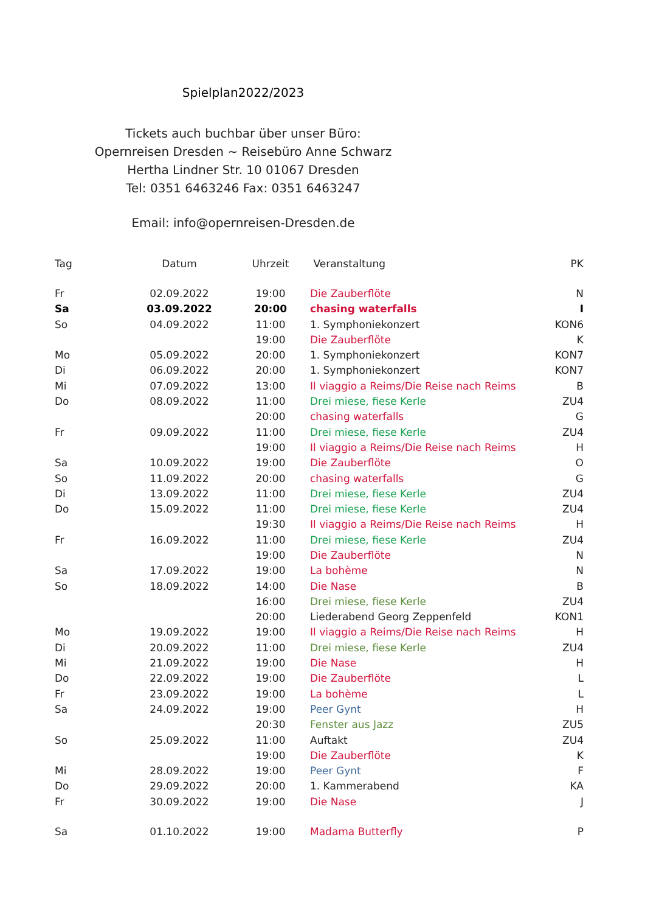Spielplan2022/2023
Tickets auch buchbar über unser Büro:
Opernreisen Dresden ~ Reisebüro Anne Schwarz
Hertha Lindner Str. 10 01067 Dresden
Tel: 0351 6463246 Fax: 0351 6463247
Email: info@opernreisen-Dresden.de
| Tag | Datum | Uhrzeit | Veranstaltung | PK |
| --- | --- | --- | --- | --- |
| Fr | 02.09.2022 | 19:00 | Die Zauberflöte | N |
| Sa | 03.09.2022 | 20:00 | chasing waterfalls | I |
| So | 04.09.2022 | 11:00 | 1. Symphoniekonzert | KON6 |
| | | 19:00 | Die Zauberflöte | K |
| Mo | 05.09.2022 | 20:00 | 1. Symphoniekonzert | KON7 |
| Di | 06.09.2022 | 20:00 | 1. Symphoniekonzert | KON7 |
| Mi | 07.09.2022 | 13:00 | Il viaggio a Reims/Die Reise nach Reims | B |
| Do | 08.09.2022 | 11:00 | Drei miese, fiese Kerle | ZU4 |
| | | 20:00 | chasing waterfalls | G |
| Fr | 09.09.2022 | 11:00 | Drei miese, fiese Kerle | ZU4 |
| | | 19:00 | Il viaggio a Reims/Die Reise nach Reims | H |
| Sa | 10.09.2022 | 19:00 | Die Zauberflöte | O |
| So | 11.09.2022 | 20:00 | chasing waterfalls | G |
| Di | 13.09.2022 | 11:00 | Drei miese, fiese Kerle | ZU4 |
| Do | 15.09.2022 | 11:00 | Drei miese, fiese Kerle | ZU4 |
| | | 19:30 | Il viaggio a Reims/Die Reise nach Reims | H |
| Fr | 16.09.2022 | 11:00 | Drei miese, fiese Kerle | ZU4 |
| | | 19:00 | Die Zauberflöte | N |
| Sa | 17.09.2022 | 19:00 | La bohème | N |
| So | 18.09.2022 | 14:00 | Die Nase | B |
| | | 16:00 | Drei miese, fiese Kerle | ZU4 |
| | | 20:00 | Liederabend Georg Zeppenfeld | KON1 |
| Mo | 19.09.2022 | 19:00 | Il viaggio a Reims/Die Reise nach Reims | H |
| Di | 20.09.2022 | 11:00 | Drei miese, fiese Kerle | ZU4 |
| Mi | 21.09.2022 | 19:00 | Die Nase | H |
| Do | 22.09.2022 | 19:00 | Die Zauberflöte | L |
| Fr | 23.09.2022 | 19:00 | La bohème | L |
| Sa | 24.09.2022 | 19:00 | Peer Gynt | H |
| | | 20:30 | Fenster aus Jazz | ZU5 |
| So | 25.09.2022 | 11:00 | Auftakt | ZU4 |
| | | 19:00 | Die Zauberflöte | K |
| Mi | 28.09.2022 | 19:00 | Peer Gynt | F |
| Do | 29.09.2022 | 20:00 | 1. Kammerabend | KA |
| Fr | 30.09.2022 | 19:00 | Die Nase | J |
| Sa | 01.10.2022 | 19:00 | Madama Butterfly | P |